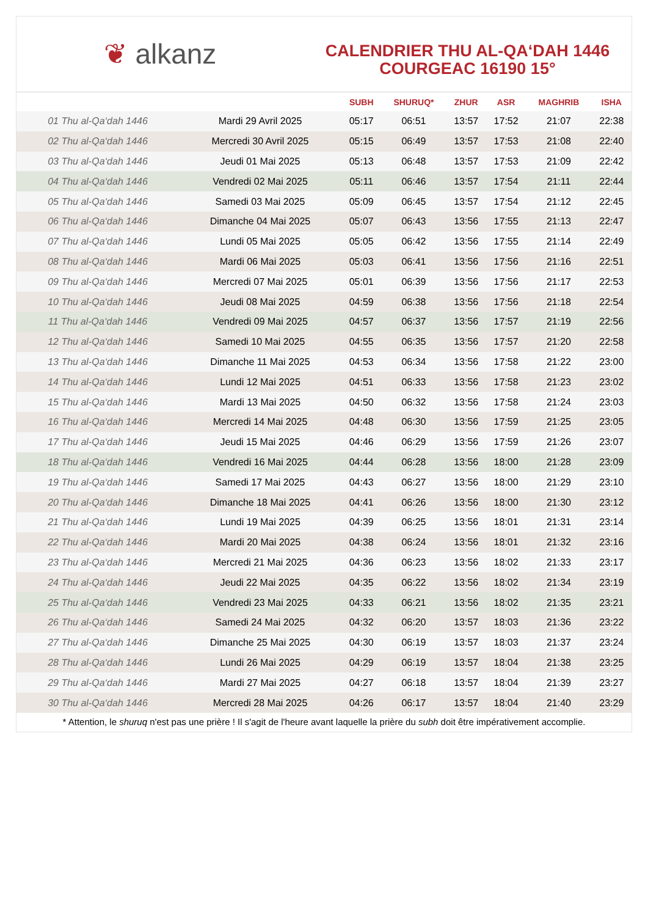❦ alkanz
CALENDRIER THU AL-QA‘DAH 1446
COURGEAC 16190 15°
| | | SUBH | SHURUQ* | ZHUR | ASR | MAGHRIB | ISHA |
| --- | --- | --- | --- | --- | --- | --- | --- |
| 01 Thu al-Qa‘dah 1446 | Mardi 29 Avril 2025 | 05:17 | 06:51 | 13:57 | 17:52 | 21:07 | 22:38 |
| 02 Thu al-Qa‘dah 1446 | Mercredi 30 Avril 2025 | 05:15 | 06:49 | 13:57 | 17:53 | 21:08 | 22:40 |
| 03 Thu al-Qa‘dah 1446 | Jeudi 01 Mai 2025 | 05:13 | 06:48 | 13:57 | 17:53 | 21:09 | 22:42 |
| 04 Thu al-Qa‘dah 1446 | Vendredi 02 Mai 2025 | 05:11 | 06:46 | 13:57 | 17:54 | 21:11 | 22:44 |
| 05 Thu al-Qa‘dah 1446 | Samedi 03 Mai 2025 | 05:09 | 06:45 | 13:57 | 17:54 | 21:12 | 22:45 |
| 06 Thu al-Qa‘dah 1446 | Dimanche 04 Mai 2025 | 05:07 | 06:43 | 13:56 | 17:55 | 21:13 | 22:47 |
| 07 Thu al-Qa‘dah 1446 | Lundi 05 Mai 2025 | 05:05 | 06:42 | 13:56 | 17:55 | 21:14 | 22:49 |
| 08 Thu al-Qa‘dah 1446 | Mardi 06 Mai 2025 | 05:03 | 06:41 | 13:56 | 17:56 | 21:16 | 22:51 |
| 09 Thu al-Qa‘dah 1446 | Mercredi 07 Mai 2025 | 05:01 | 06:39 | 13:56 | 17:56 | 21:17 | 22:53 |
| 10 Thu al-Qa‘dah 1446 | Jeudi 08 Mai 2025 | 04:59 | 06:38 | 13:56 | 17:56 | 21:18 | 22:54 |
| 11 Thu al-Qa‘dah 1446 | Vendredi 09 Mai 2025 | 04:57 | 06:37 | 13:56 | 17:57 | 21:19 | 22:56 |
| 12 Thu al-Qa‘dah 1446 | Samedi 10 Mai 2025 | 04:55 | 06:35 | 13:56 | 17:57 | 21:20 | 22:58 |
| 13 Thu al-Qa‘dah 1446 | Dimanche 11 Mai 2025 | 04:53 | 06:34 | 13:56 | 17:58 | 21:22 | 23:00 |
| 14 Thu al-Qa‘dah 1446 | Lundi 12 Mai 2025 | 04:51 | 06:33 | 13:56 | 17:58 | 21:23 | 23:02 |
| 15 Thu al-Qa‘dah 1446 | Mardi 13 Mai 2025 | 04:50 | 06:32 | 13:56 | 17:58 | 21:24 | 23:03 |
| 16 Thu al-Qa‘dah 1446 | Mercredi 14 Mai 2025 | 04:48 | 06:30 | 13:56 | 17:59 | 21:25 | 23:05 |
| 17 Thu al-Qa‘dah 1446 | Jeudi 15 Mai 2025 | 04:46 | 06:29 | 13:56 | 17:59 | 21:26 | 23:07 |
| 18 Thu al-Qa‘dah 1446 | Vendredi 16 Mai 2025 | 04:44 | 06:28 | 13:56 | 18:00 | 21:28 | 23:09 |
| 19 Thu al-Qa‘dah 1446 | Samedi 17 Mai 2025 | 04:43 | 06:27 | 13:56 | 18:00 | 21:29 | 23:10 |
| 20 Thu al-Qa‘dah 1446 | Dimanche 18 Mai 2025 | 04:41 | 06:26 | 13:56 | 18:00 | 21:30 | 23:12 |
| 21 Thu al-Qa‘dah 1446 | Lundi 19 Mai 2025 | 04:39 | 06:25 | 13:56 | 18:01 | 21:31 | 23:14 |
| 22 Thu al-Qa‘dah 1446 | Mardi 20 Mai 2025 | 04:38 | 06:24 | 13:56 | 18:01 | 21:32 | 23:16 |
| 23 Thu al-Qa‘dah 1446 | Mercredi 21 Mai 2025 | 04:36 | 06:23 | 13:56 | 18:02 | 21:33 | 23:17 |
| 24 Thu al-Qa‘dah 1446 | Jeudi 22 Mai 2025 | 04:35 | 06:22 | 13:56 | 18:02 | 21:34 | 23:19 |
| 25 Thu al-Qa‘dah 1446 | Vendredi 23 Mai 2025 | 04:33 | 06:21 | 13:56 | 18:02 | 21:35 | 23:21 |
| 26 Thu al-Qa‘dah 1446 | Samedi 24 Mai 2025 | 04:32 | 06:20 | 13:57 | 18:03 | 21:36 | 23:22 |
| 27 Thu al-Qa‘dah 1446 | Dimanche 25 Mai 2025 | 04:30 | 06:19 | 13:57 | 18:03 | 21:37 | 23:24 |
| 28 Thu al-Qa‘dah 1446 | Lundi 26 Mai 2025 | 04:29 | 06:19 | 13:57 | 18:04 | 21:38 | 23:25 |
| 29 Thu al-Qa‘dah 1446 | Mardi 27 Mai 2025 | 04:27 | 06:18 | 13:57 | 18:04 | 21:39 | 23:27 |
| 30 Thu al-Qa‘dah 1446 | Mercredi 28 Mai 2025 | 04:26 | 06:17 | 13:57 | 18:04 | 21:40 | 23:29 |
* Attention, le shuruq n'est pas une prière ! Il s'agit de l'heure avant laquelle la prière du subh doit être impérativement accomplie.